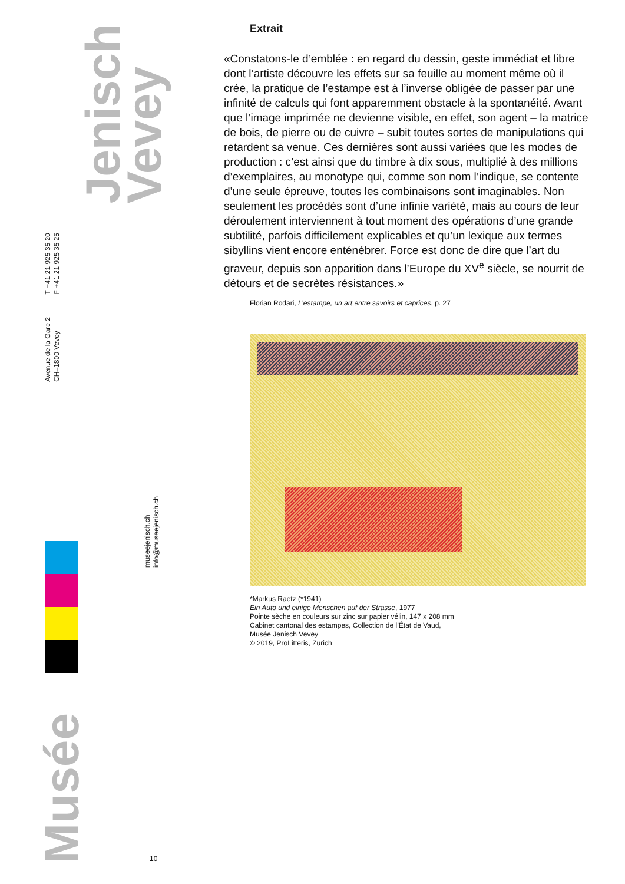Jenisch
Vevey
T +41 21 925 35 20
F +41 21 925 35 25
Avenue de la Gare 2
CH–1800 Vevey
museejenisch.ch
info@museejenisch.ch
Musée
10
Extrait
«Constatons-le d’emblée : en regard du dessin, geste immédiat et libre dont l’artiste découvre les effets sur sa feuille au moment même où il crée, la pratique de l’estampe est à l’inverse obligée de passer par une infinité de calculs qui font apparemment obstacle à la spontanéité. Avant que l’image imprimée ne devienne visible, en effet, son agent – la matrice de bois, de pierre ou de cuivre – subit toutes sortes de manipulations qui retardent sa venue. Ces dernières sont aussi variées que les modes de production : c’est ainsi que du timbre à dix sous, multiplié à des millions d’exemplaires, au monotype qui, comme son nom l’indique, se contente d’une seule épreuve, toutes les combinaisons sont imaginables. Non seulement les procédés sont d’une infinie variété, mais au cours de leur déroulement interviennent à tout moment des opérations d’une grande subtilité, parfois difficilement explicables et qu’un lexique aux termes sibyllins vient encore enténébrer. Force est donc de dire que l’art du graveur, depuis son apparition dans l’Europe du XV<sup>e</sup> siècle, se nourrit de détours et de secrètes résistances.»
Florian Rodari, L’estampe, un art entre savoirs et caprices, p. 27
*Markus Raetz (*1941)
Ein Auto und einige Menschen auf der Strasse, 1977
Pointe sèche en couleurs sur zinc sur papier vélin, 147 x 208 mm
Cabinet cantonal des estampes, Collection de l’État de Vaud,
Musée Jenisch Vevey
© 2019, ProLitteris, Zurich